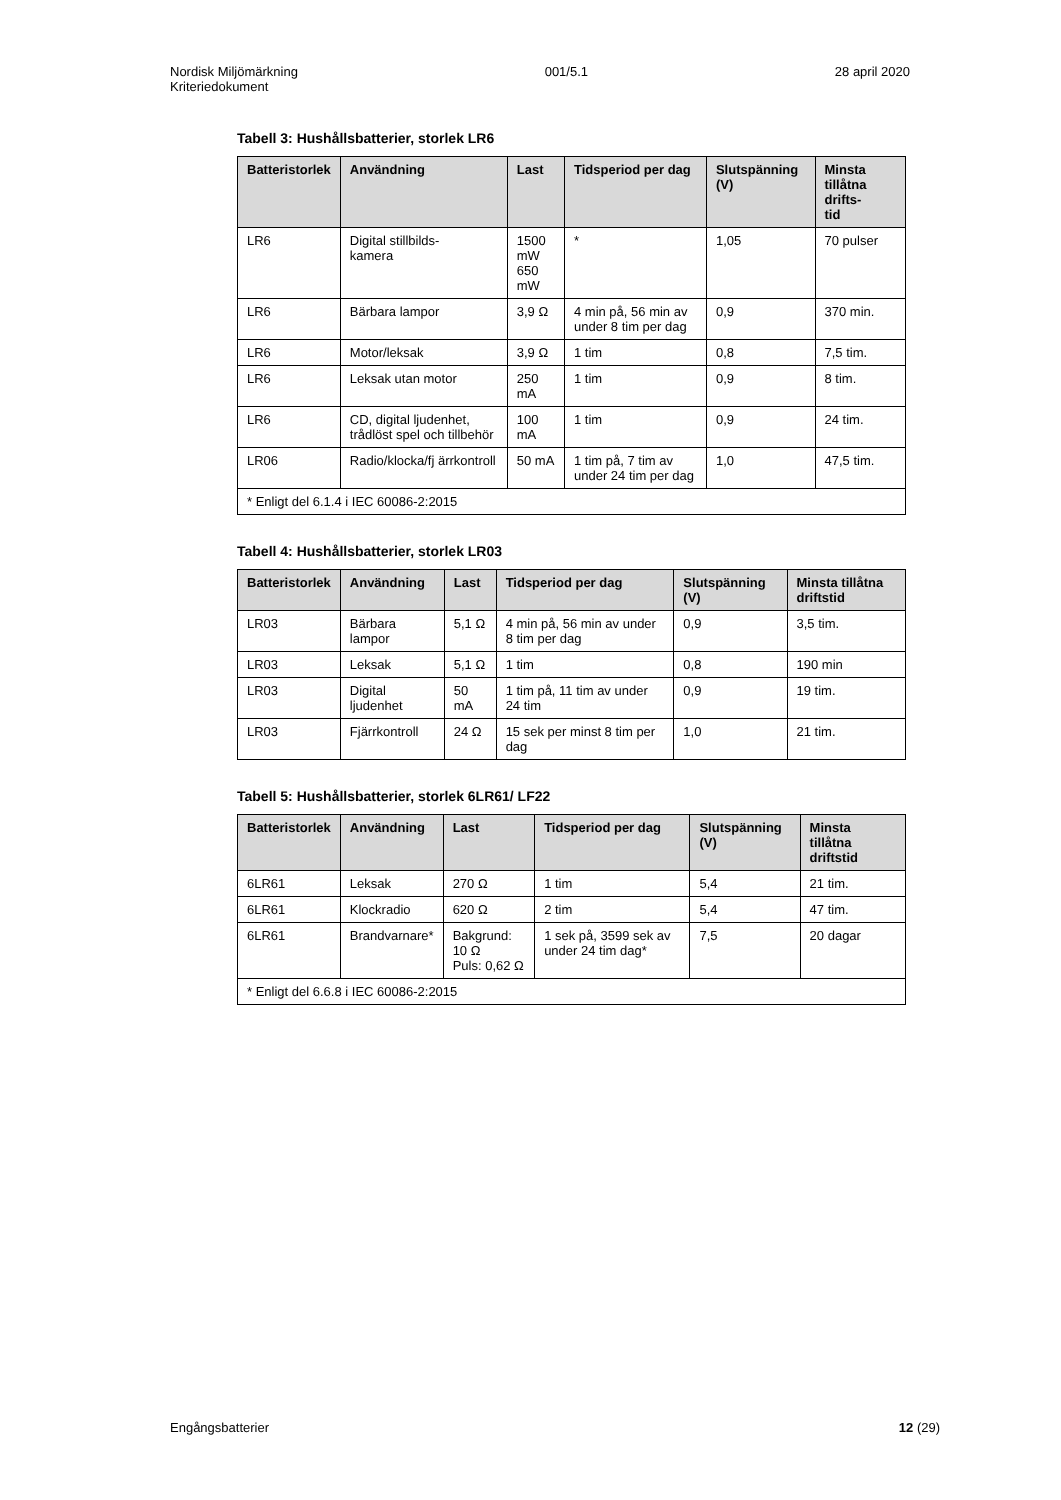Nordisk Miljömärkning
Kriteriedokument
001/5.1 28 april 2020
Tabell 3: Hushållsbatterier, storlek LR6
| Batteristorlek | Användning | Last | Tidsperiod per dag | Slutspänning (V) | Minsta tillåtna drifts- tid |
| --- | --- | --- | --- | --- | --- |
| LR6 | Digital stillbilds- kamera | 1500 mW 650 mW | * | 1,05 | 70 pulser |
| LR6 | Bärbara lampor | 3,9 Ω | 4 min på, 56 min av under 8 tim per dag | 0,9 | 370 min. |
| LR6 | Motor/leksak | 3,9 Ω | 1 tim | 0,8 | 7,5 tim. |
| LR6 | Leksak utan motor | 250 mA | 1 tim | 0,9 | 8 tim. |
| LR6 | CD, digital ljudenhet, trådlöst spel och tillbehör | 100 mA | 1 tim | 0,9 | 24 tim. |
| LR06 | Radio/klocka/fj ärrkontroll | 50 mA | 1 tim på, 7 tim av under 24 tim per dag | 1,0 | 47,5 tim. |
| * Enligt del 6.1.4 i IEC 60086-2:2015 | | | | | |
Tabell 4: Hushållsbatterier, storlek LR03
| Batteristorlek | Användning | Last | Tidsperiod per dag | Slutspänning (V) | Minsta tillåtna driftstid |
| --- | --- | --- | --- | --- | --- |
| LR03 | Bärbara lampor | 5,1 Ω | 4 min på, 56 min av under 8 tim per dag | 0,9 | 3,5 tim. |
| LR03 | Leksak | 5,1 Ω | 1 tim | 0,8 | 190 min |
| LR03 | Digital ljudenhet | 50 mA | 1 tim på, 11 tim av under 24 tim | 0,9 | 19 tim. |
| LR03 | Fjärrkontroll | 24 Ω | 15 sek per minst 8 tim per dag | 1,0 | 21 tim. |
Tabell 5: Hushållsbatterier, storlek 6LR61/ LF22
| Batteristorlek | Användning | Last | Tidsperiod per dag | Slutspänning (V) | Minsta tillåtna driftstid |
| --- | --- | --- | --- | --- | --- |
| 6LR61 | Leksak | 270 Ω | 1 tim | 5,4 | 21 tim. |
| 6LR61 | Klockradio | 620 Ω | 2 tim | 5,4 | 47 tim. |
| 6LR61 | Brandvarnare* | Bakgrund: 10 Ω Puls: 0,62 Ω | 1 sek på, 3599 sek av under 24 tim dag* | 7,5 | 20 dagar |
| * Enligt del 6.6.8 i IEC 60086-2:2015 | | | | | |
Engångsbatterier 12 (29)